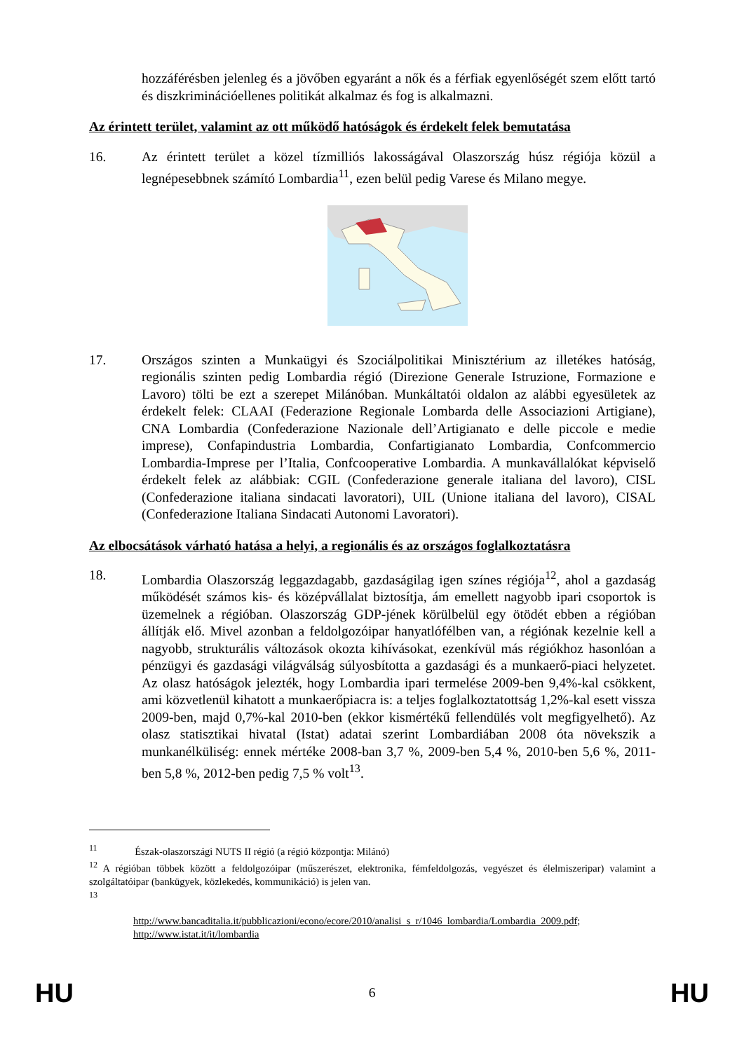hozzáférésben jelenleg és a jövőben egyaránt a nők és a férfiak egyenlőségét szem előtt tartó és diszkriminációellenes politikát alkalmaz és fog is alkalmazni.
Az érintett terület, valamint az ott működő hatóságok és érdekelt felek bemutatása
16. Az érintett terület a közel tízmilliós lakosságával Olaszország húsz régiója közül a legnépesebbnek számító Lombardia<sup>11</sup>, ezen belül pedig Varese és Milano megye.
17. Országos szinten a Munkaügyi és Szociálpolitikai Minisztérium az illetékes hatóság, regionális szinten pedig Lombardia régió (Direzione Generale Istruzione, Formazione e Lavoro) tölti be ezt a szerepet Milánóban. Munkáltatói oldalon az alábbi egyesületek az érdekelt felek: CLAAI (Federazione Regionale Lombarda delle Associazioni Artigiane), CNA Lombardia (Confederazione Nazionale dell’Artigianato e delle piccole e medie imprese), Confapindustria Lombardia, Confartigianato Lombardia, Confcommercio Lombardia-Imprese per l’Italia, Confcooperative Lombardia. A munkavállalókat képviselő érdekelt felek az alábbiak: CGIL (Confederazione generale italiana del lavoro), CISL (Confederazione italiana sindacati lavoratori), UIL (Unione italiana del lavoro), CISAL (Confederazione Italiana Sindacati Autonomi Lavoratori).
Az elbocsátások várható hatása a helyi, a regionális és az országos foglalkoztatásra
18. Lombardia Olaszország leggazdagabb, gazdaságilag igen színes régiója<sup>12</sup>, ahol a gazdaság működését számos kis- és középvállalat biztosítja, ám emellett nagyobb ipari csoportok is üzemelnek a régióban. Olaszország GDP-jének körülbelül egy ötödét ebben a régióban állítják elő. Mivel azonban a feldolgozóipar hanyatlófélben van, a régiónak kezelnie kell a nagyobb, strukturális változások okozta kihívásokat, ezenkívül más régiókhoz hasonlóan a pénzügyi és gazdasági világválság súlyosbította a gazdasági és a munkaerő-piaci helyzetet. Az olasz hatóságok jelezték, hogy Lombardia ipari termelése 2009-ben 9,4%-kal csökkent, ami közvetlenül kihatott a munkaerőpiacra is: a teljes foglalkoztatottság 1,2%-kal esett vissza 2009-ben, majd 0,7%-kal 2010-ben (ekkor kismértékű fellendülés volt megfigyelhető). Az olasz statisztikai hivatal (Istat) adatai szerint Lombardiában 2008 óta növekszik a munkanélküliség: ennek mértéke 2008-ban 3,7 %, 2009-ben 5,4 %, 2010-ben 5,6 %, 2011-ben 5,8 %, 2012-ben pedig 7,5 % volt<sup>13</sup>.
<sup>11</sup> Észak-olaszországi NUTS II régió (a régió központja: Milánó)
<sup>12</sup> A régióban többek között a feldolgozóipar (műszerészet, elektronika, fémfeldolgozás, vegyészet és élelmiszeripar) valamint a szolgáltatóipar (bankügyek, közlekedés, kommunikáció) is jelen van.
<sup>13</sup>
http://www.bancaditalia.it/pubblicazioni/econo/ecore/2010/analisi_s_r/1046_lombardia/Lombardia_2009.pdf; http://www.istat.it/it/lombardia
HU 6 HU